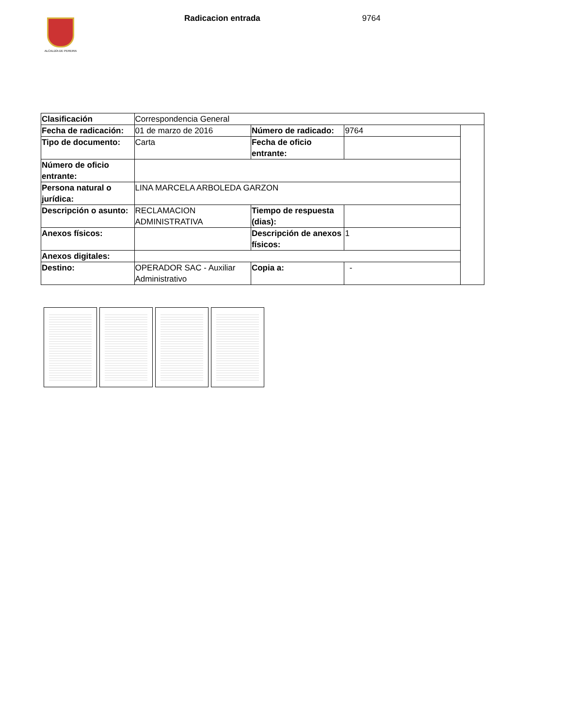ALCALDÍA DE PEREIRA
Radicacion entrada 9764
| Clasificación | Correspondencia General | | | |
| Fecha de radicación: | 01 de marzo de 2016 | Número de radicado: | 9764 | |
| Tipo de documento: | Carta | Fecha de oficio entrante: | | |
| Número de oficio entrante: | | | | |
| Persona natural o jurídica: | LINA MARCELA ARBOLEDA GARZON | | | |
| Descripción o asunto: | RECLAMACION ADMINISTRATIVA | Tiempo de respuesta (dias): | | |
| Anexos físicos: | | Descripción de anexos físicos: | 1 | |
| Anexos digitales: | | | | |
| Destino: | OPERADOR SAC - Auxiliar Administrativo | Copia a: | - | |